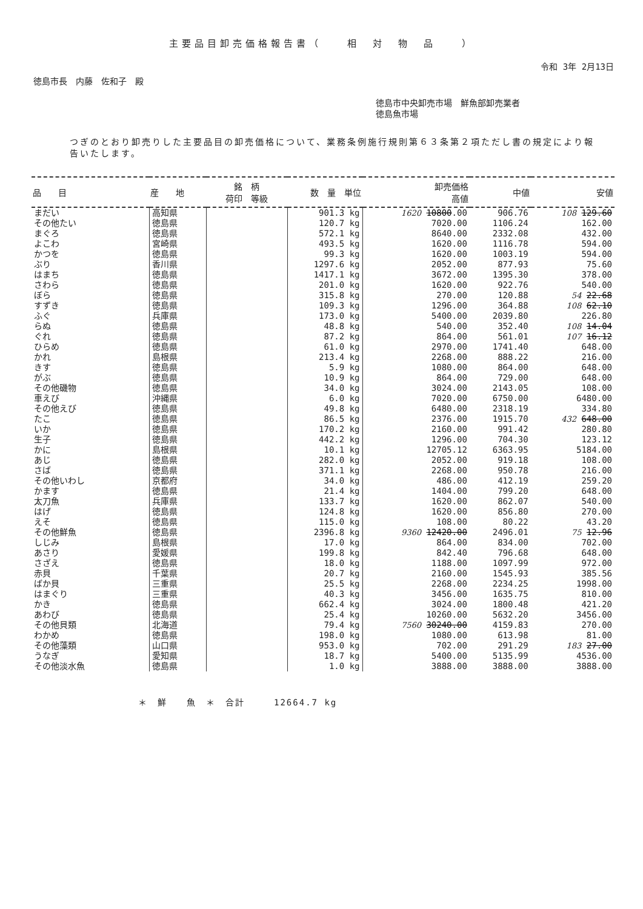主要品目卸売価格報告書（　　相　対　物　品　　）
令和 3年 2月13日
徳島市長　内藤　佐和子　殿
徳島市中央卸売市場　鮮魚部卸売業者
徳島魚市場
つぎのとおり卸売りした主要品目の卸売価格について、業務条例施行規則第６３条第２項ただし書の規定により報告いたします。
| 品 目 | 産 地 | 銘 柄 荷印 等級 | 数 量 単位 | 卸売価格 高値 | 中値 | 安値 |
| --- | --- | --- | --- | --- | --- | --- |
| まだい | 高知県 | | 901.3 kg | 1620 10800 .00 | 906.76 | 108 129.60 |
| その他たい | 徳島県 | | 120.7 kg | 7020.00 | 1106.24 | 162.00 |
| まぐろ | 徳島県 | | 572.1 kg | 8640.00 | 2332.08 | 432.00 |
| よこわ | 宮崎県 | | 493.5 kg | 1620.00 | 1116.78 | 594.00 |
| かつを | 徳島県 | | 99.3 kg | 1620.00 | 1003.19 | 594.00 |
| ぶり | 香川県 | | 1297.6 kg | 2052.00 | 877.93 | 75.60 |
| はまち | 徳島県 | | 1417.1 kg | 3672.00 | 1395.30 | 378.00 |
| さわら | 徳島県 | | 201.0 kg | 1620.00 | 922.76 | 540.00 |
| ぼら | 徳島県 | | 315.8 kg | 270.00 | 120.88 | 54 22.68 |
| すずき | 徳島県 | | 109.3 kg | 1296.00 | 364.88 | 108 62.10 |
| ふぐ | 兵庫県 | | 173.0 kg | 5400.00 | 2039.80 | 226.80 |
| らぬ | 徳島県 | | 48.8 kg | 540.00 | 352.40 | 108 14.04 |
| ぐれ | 徳島県 | | 87.2 kg | 864.00 | 561.01 | 107 16.12 |
| ひらめ | 徳島県 | | 61.0 kg | 2970.00 | 1741.40 | 648.00 |
| かれ | 島根県 | | 213.4 kg | 2268.00 | 888.22 | 216.00 |
| きす | 徳島県 | | 5.9 kg | 1080.00 | 864.00 | 648.00 |
| がぶ | 徳島県 | | 10.9 kg | 864.00 | 729.00 | 648.00 |
| その他磯物 | 徳島県 | | 34.0 kg | 3024.00 | 2143.05 | 108.00 |
| 車えび | 沖縄県 | | 6.0 kg | 7020.00 | 6750.00 | 6480.00 |
| その他えび | 徳島県 | | 49.8 kg | 6480.00 | 2318.19 | 334.80 |
| たこ | 徳島県 | | 86.5 kg | 2376.00 | 1915.70 | 432 648.00 |
| いか | 徳島県 | | 170.2 kg | 2160.00 | 991.42 | 280.80 |
| 生子 | 徳島県 | | 442.2 kg | 1296.00 | 704.30 | 123.12 |
| かに | 島根県 | | 10.1 kg | 12705.12 | 6363.95 | 5184.00 |
| あじ | 徳島県 | | 282.0 kg | 2052.00 | 919.18 | 108.00 |
| さば | 徳島県 | | 371.1 kg | 2268.00 | 950.78 | 216.00 |
| その他いわし | 京都府 | | 34.0 kg | 486.00 | 412.19 | 259.20 |
| かます | 徳島県 | | 21.4 kg | 1404.00 | 799.20 | 648.00 |
| 太刀魚 | 兵庫県 | | 133.7 kg | 1620.00 | 862.07 | 540.00 |
| はげ | 徳島県 | | 124.8 kg | 1620.00 | 856.80 | 270.00 |
| えそ | 徳島県 | | 115.0 kg | 108.00 | 80.22 | 43.20 |
| その他鮮魚 | 徳島県 | | 2396.8 kg | 9360 12420.00 | 2496.01 | 75 12.96 |
| しじみ | 島根県 | | 17.0 kg | 864.00 | 834.00 | 702.00 |
| あさり | 愛媛県 | | 199.8 kg | 842.40 | 796.68 | 648.00 |
| さざえ | 徳島県 | | 18.0 kg | 1188.00 | 1097.99 | 972.00 |
| 赤貝 | 千葉県 | | 20.7 kg | 2160.00 | 1545.93 | 385.56 |
| ばか貝 | 三重県 | | 25.5 kg | 2268.00 | 2234.25 | 1998.00 |
| はまぐり | 三重県 | | 40.3 kg | 3456.00 | 1635.75 | 810.00 |
| かき | 徳島県 | | 662.4 kg | 3024.00 | 1800.48 | 421.20 |
| あわび | 徳島県 | | 25.4 kg | 10260.00 | 5632.20 | 3456.00 |
| その他貝類 | 北海道 | | 79.4 kg | 7560 30240.00 | 4159.83 | 270.00 |
| わかめ | 徳島県 | | 198.0 kg | 1080.00 | 613.98 | 81.00 |
| その他藻類 | 山口県 | | 953.0 kg | 702.00 | 291.29 | 183 27.00 |
| うなぎ | 愛知県 | | 18.7 kg | 5400.00 | 5135.99 | 4536.00 |
| その他淡水魚 | 徳島県 | | 1.0 kg | 3888.00 | 3888.00 | 3888.00 |
＊　鮮　　魚　＊　合計　　　12664.7 kg